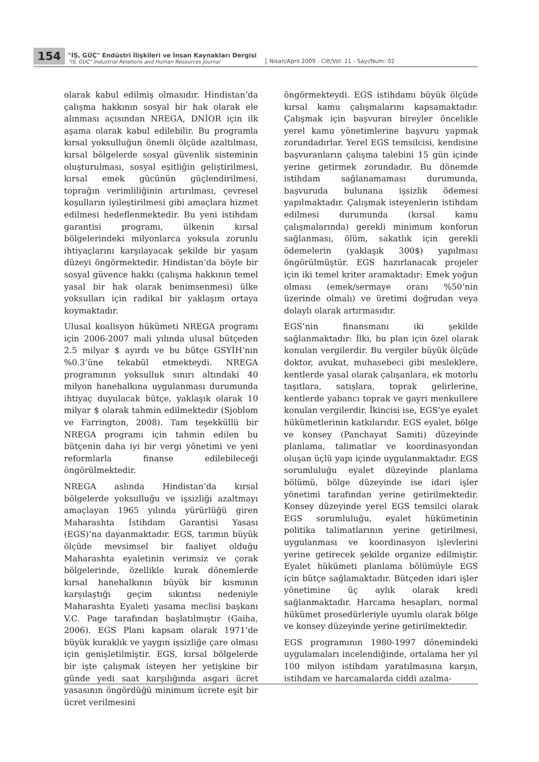154
"İŞ, GÜÇ" Endüstri İlişkileri ve İnsan Kaynakları Dergisi
"IS, GUC" Industrial Relations and Human Resources Journal
Nisan/April 2009 - Cilt/Vol: 11 - Sayı/Num: 02
olarak kabul edilmiş olmasıdır. Hindistan’da çalışma hakkının sosyal bir hak olarak ele alınması açısından NREGA, DNİOR için ilk aşama olarak kabul edilebilir. Bu programla kırsal yoksulluğun önemli ölçüde azaltılması, kırsal bölgelerde sosyal güvenlik sisteminin oluşturulması, sosyal eşitliğin geliştirilmesi, kırsal emek gücünün güçlendirilmesi, toprağın verimliliğinin artırılması, çevresel koşulların iyileştirilmesi gibi amaçlara hizmet edilmesi hedeflenmektedir. Bu yeni istihdam garantisi programı, ülkenin kırsal bölgelerindeki milyonlarca yoksula zorunlu ihtiyaçlarını karşılayacak şekilde bir yaşam düzeyi öngörmektedir. Hindistan’da böyle bir sosyal güvence hakkı (çalışma hakkının temel yasal bir hak olarak benimsenmesi) ülke yoksulları için radikal bir yaklaşım ortaya koymaktadır.
Ulusal koalisyon hükümeti NREGA programı için 2006-2007 mali yılında ulusal bütçeden 2.5 milyar $ ayırdı ve bu bütçe GSYİH’nın %0.3’üne tekabül etmekteydi. NREGA programının yoksulluk sınırı altındaki 40 milyon hanehalkına uygulanması durumunda ihtiyaç duyulacak bütçe, yaklaşık olarak 10 milyar $ olarak tahmin edilmektedir (Sjoblom ve Farrington, 2008). Tam teşekküllü bir NREGA programı için tahmin edilen bu bütçenin daha iyi bir vergi yönetimi ve yeni reformlarla finanse edilebileceği öngörülmektedir.
NREGA aslında Hindistan’da kırsal bölgelerde yoksulluğu ve işsizliği azaltmayı amaçlayan 1965 yılında yürürlüğü giren Maharashta İstihdam Garantisi Yasası (EGS)’na dayanmaktadır. EGS, tarımın büyük ölçüde mevsimsel bir faaliyet olduğu Maharashta eyaletinin verimsiz ve çorak bölgelerinde, özellikle kurak dönemlerde kırsal hanehalkının büyük bir kısmının karşılaştığı geçim sıkıntısı nedeniyle Maharashta Eyaleti yasama meclisi başkanı V.C. Page tarafından başlatılmıştır (Gaiha, 2006). EGS Planı kapsam olarak 1971’de büyük kuraklık ve yaygın işsizliğe çare olması için genişletilmiştir. EGS, kırsal bölgelerde bir işte çalışmak isteyen her yetişkine bir günde yedi saat karşılığında asgari ücret yasasının öngördüğü minimum ücrete eşit bir ücret verilmesini
öngörmekteydi. EGS istihdamı büyük ölçüde kırsal kamu çalışmalarını kapsamaktadır. Çalışmak için başvuran bireyler öncelikle yerel kamu yönetimlerine başvuru yapmak zorundadırlar. Yerel EGS temsilcisi, kendisine başvuranların çalışma talebini 15 gün içinde yerine getirmek zorundadır. Bu dönemde istihdam sağlanamaması durumunda, başvuruda bulunana işsizlik ödemesi yapılmaktadır. Çalışmak isteyenlerin istihdam edilmesi durumunda (kırsal kamu çalışmalarında) gerekli minimum konforun sağlanması, ölüm, sakatlık için gerekli ödemelerin (yaklaşık 300$) yapılması öngörülmüştür. EGS hazırlanacak projeler için iki temel kriter aramaktadır: Emek yoğun olması (emek/sermaye oranı %50’nin üzerinde olmalı) ve üretimi doğrudan veya dolaylı olarak artırmasıdır.
EGS’nin finansmanı iki şekilde sağlanmaktadır: İlki, bu plan için özel olarak konulan vergilerdir. Bu vergiler büyük ölçüde doktor, avukat, muhasebeci gibi mesleklere, kentlerde yasal olarak çalışanlara, ek motorlu taşıtlara, satışlara, toprak gelirlerine, kentlerde yabancı toprak ve gayri menkullere konulan vergilerdir. İkincisi ise, EGS’ye eyalet hükümetlerinin katkılarıdır. EGS eyalet, bölge ve konsey (Panchayat Samiti) düzeyinde planlama, talimatlar ve koordinasyondan oluşan üçlü yapı içinde uygulanmaktadır. EGS sorumluluğu eyalet düzeyinde planlama bölümü, bölge düzeyinde ise idari işler yönetimi tarafından yerine getirilmektedir. Konsey düzeyinde yerel EGS temsilci olarak EGS sorumluluğu, eyalet hükümetinin politika talimatlarının yerine getirilmesi, uygulanması ve koordinasyon işlevlerini yerine getirecek şekilde organize edilmiştir. Eyalet hükümeti planlama bölümüyle EGS için bütçe sağlamaktadır. Bütçeden idari işler yönetimine üç aylık olarak kredi sağlanmaktadır. Harcama hesapları, normal hükümet prosedürleriyle uyumlu olarak bölge ve konsey düzeyinde yerine getirilmektedir.
EGS programının 1980-1997 dönemindeki uygulamaları incelendiğinde, ortalama her yıl 100 milyon istihdam yaratılmasına karşın, istihdam ve harcamalarda ciddi azalma-